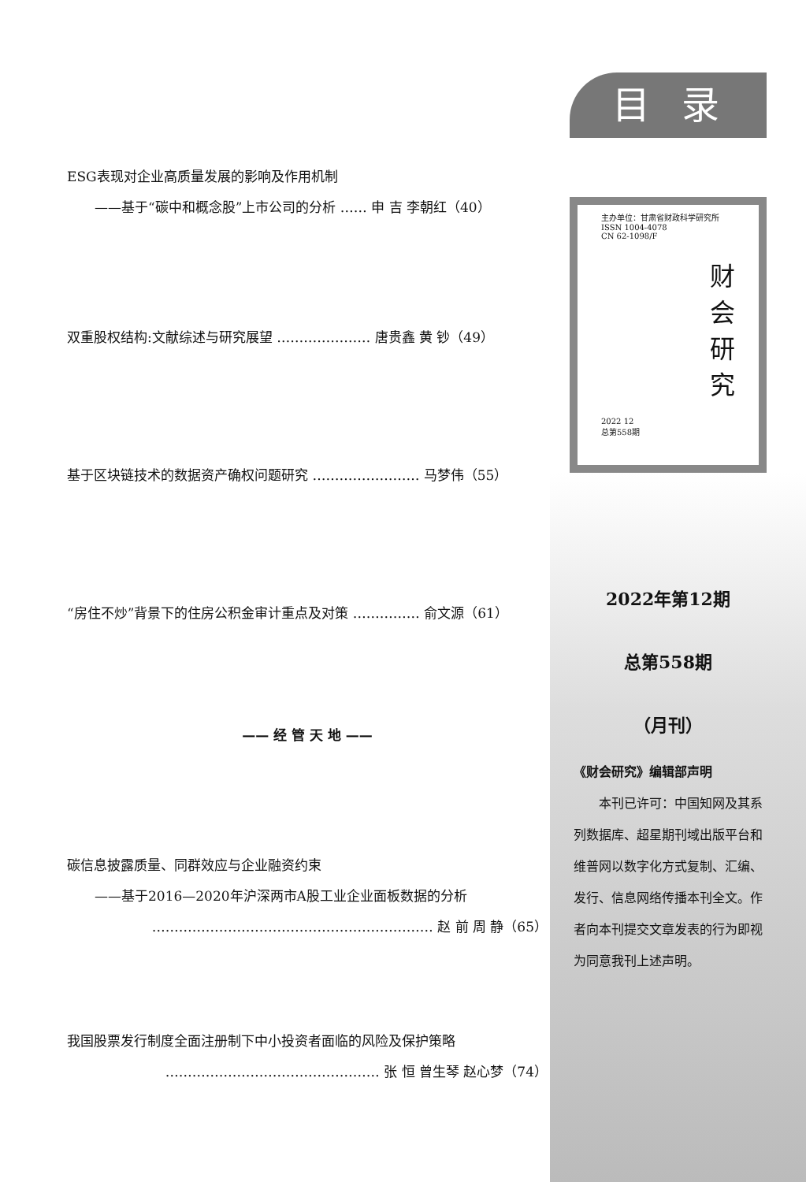ESG表现对企业高质量发展的影响及作用机制
——基于“碳中和概念股”上市公司的分析 …… 申 吉 李朝红（40）
双重股权结构:文献综述与研究展望 ………………… 唐贵鑫 黄 钞（49）
基于区块链技术的数据资产确权问题研究 …………………… 马梦伟（55）
“房住不炒”背景下的住房公积金审计重点及对策 …………… 俞文源（61）
—— 经 管 天 地 ——
碳信息披露质量、同群效应与企业融资约束
——基于2016—2020年沪深两市A股工业企业面板数据的分析
……………………………………………………… 赵 前 周 静（65）
我国股票发行制度全面注册制下中小投资者面临的风险及保护策略
………………………………………… 张 恒 曾生琴 赵心梦（74）
目录
主办单位：甘肃省财政科学研究所
ISSN 1004-4078
CN 62-1098/F
财
会
研
究
2022 12
总第558期
2022年第12期
总第558期
（月刊）
《财会研究》编辑部声明
　　本刊已许可：中国知网及其系列数据库、超星期刊域出版平台和维普网以数字化方式复制、汇编、发行、信息网络传播本刊全文。作者向本刊提交文章发表的行为即视为同意我刊上述声明。